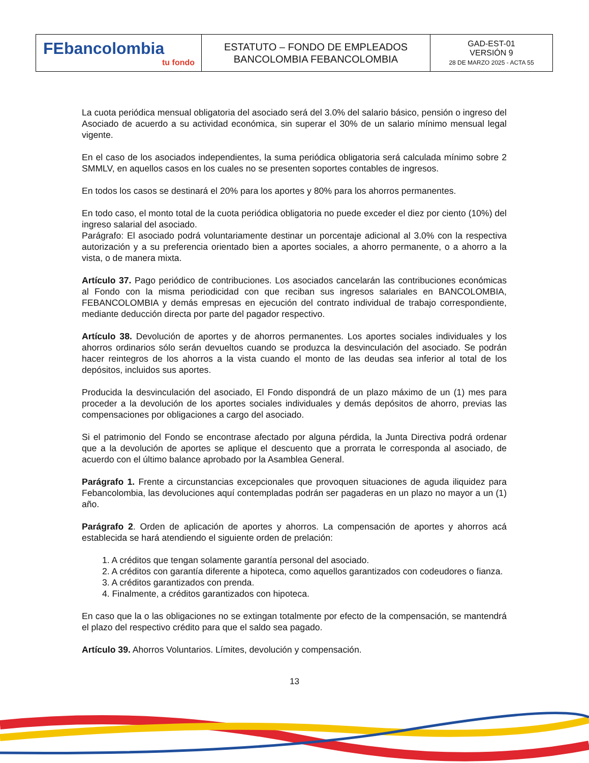| FEbancolombia tu fondo | ESTATUTO – FONDO DE EMPLEADOS BANCOLOMBIA FEBANCOLOMBIA | GAD-EST-01 VERSIÓN 9 28 DE MARZO 2025 - ACTA 55 |
La cuota periódica mensual obligatoria del asociado será del 3.0% del salario básico, pensión o ingreso del Asociado de acuerdo a su actividad económica, sin superar el 30% de un salario mínimo mensual legal vigente.
En el caso de los asociados independientes, la suma periódica obligatoria será calculada mínimo sobre 2 SMMLV, en aquellos casos en los cuales no se presenten soportes contables de ingresos.
En todos los casos se destinará el 20% para los aportes y 80% para los ahorros permanentes.
En todo caso, el monto total de la cuota periódica obligatoria no puede exceder el diez por ciento (10%) del ingreso salarial del asociado.
Parágrafo: El asociado podrá voluntariamente destinar un porcentaje adicional al 3.0% con la respectiva autorización y a su preferencia orientado bien a aportes sociales, a ahorro permanente, o a ahorro a la vista, o de manera mixta.
Artículo 37. Pago periódico de contribuciones. Los asociados cancelarán las contribuciones económicas al Fondo con la misma periodicidad con que reciban sus ingresos salariales en BANCOLOMBIA, FEBANCOLOMBIA y demás empresas en ejecución del contrato individual de trabajo correspondiente, mediante deducción directa por parte del pagador respectivo.
Artículo 38. Devolución de aportes y de ahorros permanentes. Los aportes sociales individuales y los ahorros ordinarios sólo serán devueltos cuando se produzca la desvinculación del asociado. Se podrán hacer reintegros de los ahorros a la vista cuando el monto de las deudas sea inferior al total de los depósitos, incluidos sus aportes.
Producida la desvinculación del asociado, El Fondo dispondrá de un plazo máximo de un (1) mes para proceder a la devolución de los aportes sociales individuales y demás depósitos de ahorro, previas las compensaciones por obligaciones a cargo del asociado.
Si el patrimonio del Fondo se encontrase afectado por alguna pérdida, la Junta Directiva podrá ordenar que a la devolución de aportes se aplique el descuento que a prorrata le corresponda al asociado, de acuerdo con el último balance aprobado por la Asamblea General.
Parágrafo 1. Frente a circunstancias excepcionales que provoquen situaciones de aguda iliquidez para Febancolombia, las devoluciones aquí contempladas podrán ser pagaderas en un plazo no mayor a un (1) año.
Parágrafo 2. Orden de aplicación de aportes y ahorros. La compensación de aportes y ahorros acá establecida se hará atendiendo el siguiente orden de prelación:
1. A créditos que tengan solamente garantía personal del asociado.
2. A créditos con garantía diferente a hipoteca, como aquellos garantizados con codeudores o fianza.
3. A créditos garantizados con prenda.
4. Finalmente, a créditos garantizados con hipoteca.
En caso que la o las obligaciones no se extingan totalmente por efecto de la compensación, se mantendrá el plazo del respectivo crédito para que el saldo sea pagado.
Artículo 39. Ahorros Voluntarios. Límites, devolución y compensación.
13